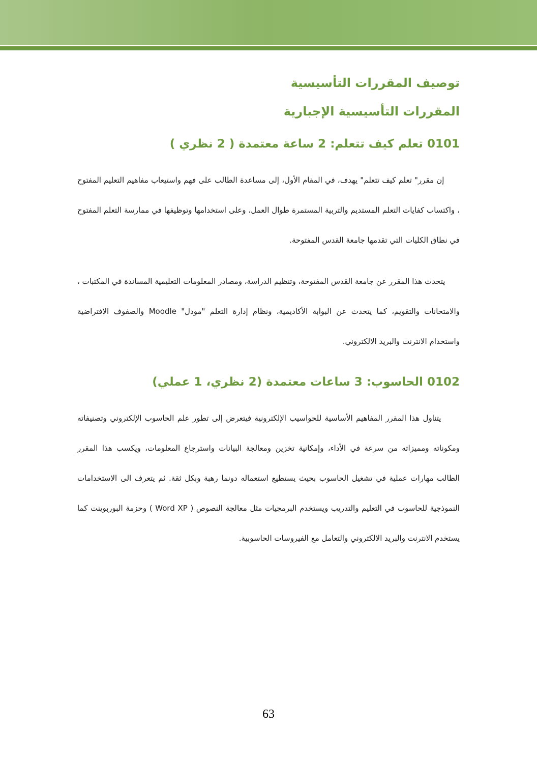توصيف المقررات التأسيسية
المقررات التأسيسية الإجبارية
0101 تعلم كيف تتعلم: 2 ساعة معتمدة ( 2 نظري )
إن مقرر" تعلم كيف تتعلم" يهدف، في المقام الأول، إلى مساعدة الطالب على فهم واستيعاب مفاهيم التعليم المفتوح ، واكتساب كفايات التعلم المستديم والتربية المستمرة طوال العمل، وعلى استخدامها وتوظيفها في ممارسة التعلم المفتوح في نطاق الكليات التي تقدمها جامعة القدس المفتوحة.
يتحدث هذا المقرر عن جامعة القدس المفتوحة، وتنظيم الدراسة، ومصادر المعلومات التعليمية المساندة في المكتبات ، والامتحانات والتقويم، كما يتحدث عن البوابة الأكاديمية، ونظام إدارة التعلم "مودل" Moodle والصفوف الافتراضية واستخدام الانترنت والبريد الالكتروني.
0102 الحاسوب: 3 ساعات معتمدة (2 نظري، 1 عملي)
يتناول هذا المقرر المفاهيم الأساسية للحواسيب الإلكترونية فيتعرض إلى تطور علم الحاسوب الإلكتروني وتصنيفاته ومكوناته ومميزاته من سرعة في الأداء، وإمكانية تخزين ومعالجة البيانات واسترجاع المعلومات، ويكسب هذا المقرر الطالب مهارات عملية في تشغيل الحاسوب بحيث يستطيع استعماله دونما رهبة وبكل ثقة. ثم يتعرف الى الاستخدامات النموذجية للحاسوب في التعليم والتدريب ويستخدم البرمجيات مثل معالجة النصوص ( Word XP ) وحزمة البوربوينت كما يستخدم الانترنت والبريد الالكتروني والتعامل مع الفيروسات الحاسوبية.
63